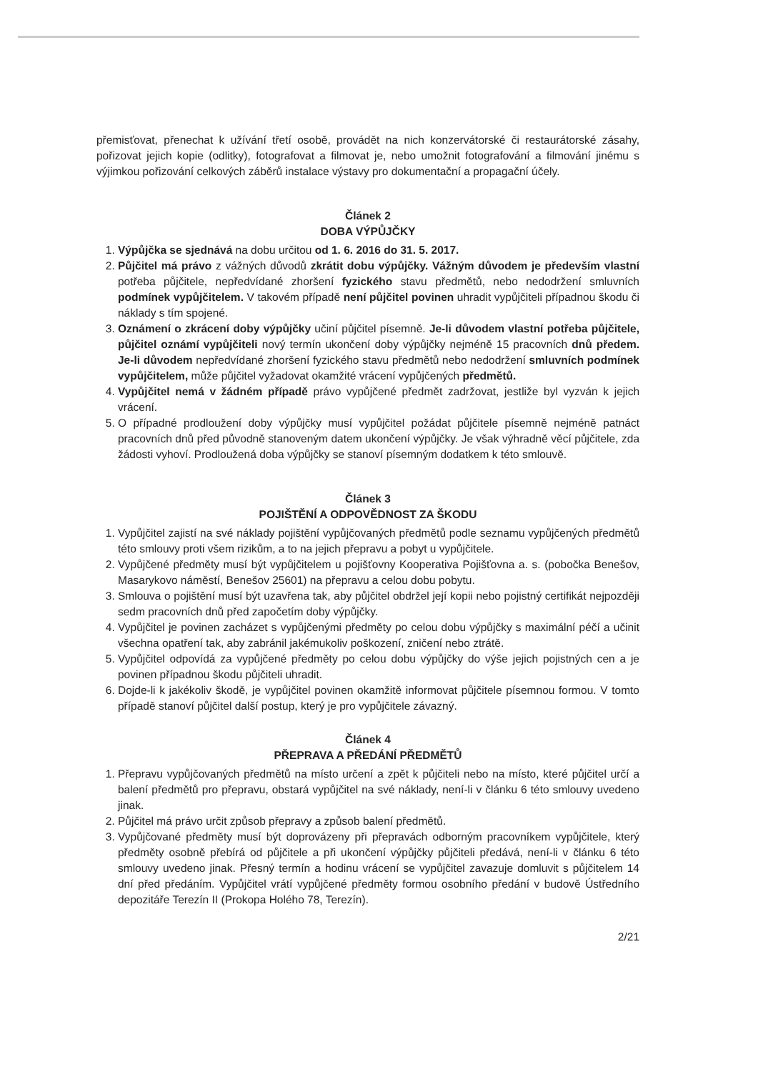přemisťovat, přenechat k užívání třetí osobě, provádět na nich konzervátorské či restaurátorské zásahy, pořizovat jejich kopie (odlitky), fotografovat a filmovat je, nebo umožnit fotografování a filmování jinému s výjimkou pořizování celkových záběrů instalace výstavy pro dokumentační a propagační účely.
Článek 2
DOBA VÝPŮJČKY
1. Výpůjčka se sjednává na dobu určitou od 1. 6. 2016 do 31. 5. 2017.
2. Půjčitel má právo z vážných důvodů zkrátit dobu výpůjčky. Vážným důvodem je především vlastní potřeba půjčitele, nepředvídané zhoršení fyzického stavu předmětů, nebo nedodržení smluvních podmínek vypůjčitelem. V takovém případě není půjčitel povinen uhradit vypůjčiteli případnou škodu či náklady s tím spojené.
3. Oznámení o zkrácení doby výpůjčky učiní půjčitel písemně. Je-li důvodem vlastní potřeba půjčitele, půjčitel oznámí vypůjčiteli nový termín ukončení doby výpůjčky nejméně 15 pracovních dnů předem. Je-li důvodem nepředvídané zhoršení fyzického stavu předmětů nebo nedodržení smluvních podmínek vypůjčitelem, může půjčitel vyžadovat okamžité vrácení vypůjčených předmětů.
4. Vypůjčitel nemá v žádném případě právo vypůjčené předmět zadržovat, jestliže byl vyzván k jejich vrácení.
5. O případné prodloužení doby výpůjčky musí vypůjčitel požádat půjčitele písemně nejméně patnáct pracovních dnů před původně stanoveným datem ukončení výpůjčky. Je však výhradně věcí půjčitele, zda žádosti vyhoví. Prodloužená doba výpůjčky se stanoví písemným dodatkem k této smlouvě.
Článek 3
POJIŠTĚNÍ A ODPOVĚDNOST ZA ŠKODU
1. Vypůjčitel zajistí na své náklady pojištění vypůjčovaných předmětů podle seznamu vypůjčených předmětů této smlouvy proti všem rizikům, a to na jejich přepravu a pobyt u vypůjčitele.
2. Vypůjčené předměty musí být vypůjčitelem u pojišťovny Kooperativa Pojišťovna a. s. (pobočka Benešov, Masarykovo náměstí, Benešov 25601) na přepravu a celou dobu pobytu.
3. Smlouva o pojištění musí být uzavřena tak, aby půjčitel obdržel její kopii nebo pojistný certifikát nejpozději sedm pracovních dnů před započetím doby výpůjčky.
4. Vypůjčitel je povinen zacházet s vypůjčenými předměty po celou dobu výpůjčky s maximální péčí a učinit všechna opatření tak, aby zabránil jakémukoliv poškození, zničení nebo ztrátě.
5. Vypůjčitel odpovídá za vypůjčené předměty po celou dobu výpůjčky do výše jejich pojistných cen a je povinen případnou škodu půjčiteli uhradit.
6. Dojde-li k jakékoliv škodě, je vypůjčitel povinen okamžitě informovat půjčitele písemnou formou. V tomto případě stanoví půjčitel další postup, který je pro vypůjčitele závazný.
Článek 4
PŘEPRAVA A PŘEDÁNÍ PŘEDMĚTŮ
1. Přepravu vypůjčovaných předmětů na místo určení a zpět k půjčiteli nebo na místo, které půjčitel určí a balení předmětů pro přepravu, obstará vypůjčitel na své náklady, není-li v článku 6 této smlouvy uvedeno jinak.
2. Půjčitel má právo určit způsob přepravy a způsob balení předmětů.
3. Vypůjčované předměty musí být doprovázeny při přepravách odborným pracovníkem vypůjčitele, který předměty osobně přebírá od půjčitele a při ukončení výpůjčky půjčiteli předává, není-li v článku 6 této smlouvy uvedeno jinak. Přesný termín a hodinu vrácení se vypůjčitel zavazuje domluvit s půjčitelem 14 dní před předáním. Vypůjčitel vrátí vypůjčené předměty formou osobního předání v budově Ústředního depozitáře Terezín II (Prokopa Holého 78, Terezín).
2/21